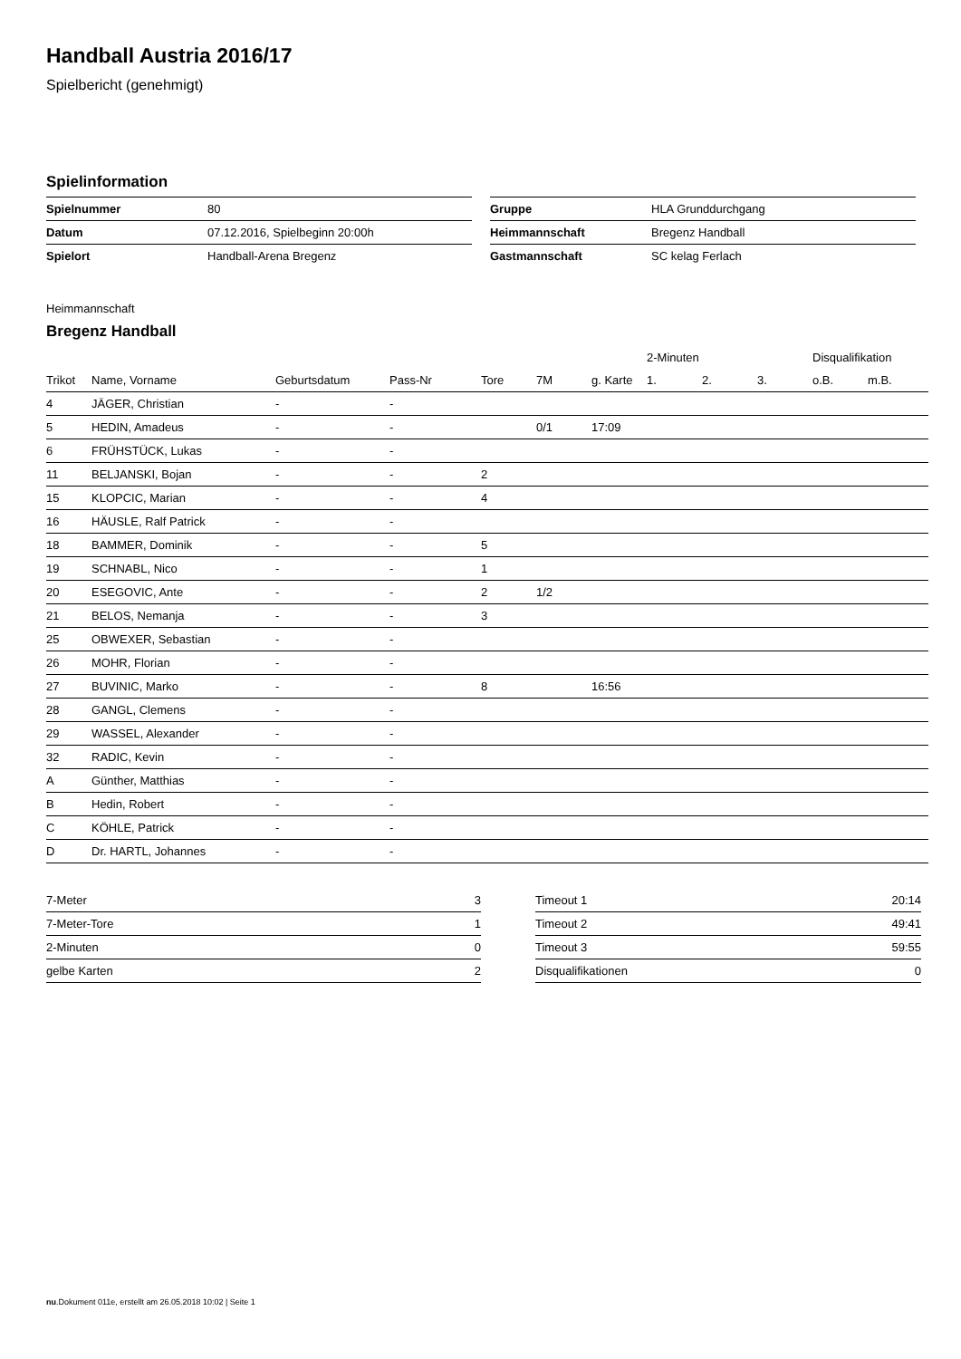Handball Austria 2016/17
Spielbericht (genehmigt)
Spielinformation
| Spielnummer | 80 |
| Datum | 07.12.2016, Spielbeginn 20:00h |
| Spielort | Handball-Arena Bregenz |
| Gruppe | HLA Grunddurchgang |
| Heimmannschaft | Bregenz Handball |
| Gastmannschaft | SC kelag Ferlach |
Heimmannschaft
Bregenz Handball
| | | | | | | | 2-Minuten | | | Disqualifikation | |
| --- | --- | --- | --- | --- | --- | --- | --- | --- | --- | --- | --- |
| Trikot | Name, Vorname | Geburtsdatum | Pass-Nr | Tore | 7M | g. Karte | 1. | 2. | 3. | o.B. | m.B. |
| 4 | JÄGER, Christian | - | - | | | | | | | | |
| 5 | HEDIN, Amadeus | - | - | | 0/1 | 17:09 | | | | | |
| 6 | FRÜHSTÜCK, Lukas | - | - | | | | | | | | |
| 11 | BELJANSKI, Bojan | - | - | 2 | | | | | | | |
| 15 | KLOPCIC, Marian | - | - | 4 | | | | | | | |
| 16 | HÄUSLE, Ralf Patrick | - | - | | | | | | | | |
| 18 | BAMMER, Dominik | - | - | 5 | | | | | | | |
| 19 | SCHNABL, Nico | - | - | 1 | | | | | | | |
| 20 | ESEGOVIC, Ante | - | - | 2 | 1/2 | | | | | | |
| 21 | BELOS, Nemanja | - | - | 3 | | | | | | | |
| 25 | OBWEXER, Sebastian | - | - | | | | | | | | |
| 26 | MOHR, Florian | - | - | | | | | | | | |
| 27 | BUVINIC, Marko | - | - | 8 | | 16:56 | | | | | |
| 28 | GANGL, Clemens | - | - | | | | | | | | |
| 29 | WASSEL, Alexander | - | - | | | | | | | | |
| 32 | RADIC, Kevin | - | - | | | | | | | | |
| A | Günther, Matthias | - | - | | | | | | | | |
| B | Hedin, Robert | - | - | | | | | | | | |
| C | KÖHLE, Patrick | - | - | | | | | | | | |
| D | Dr. HARTL, Johannes | - | - | | | | | | | | |
| 7-Meter | 3 |
| 7-Meter-Tore | 1 |
| 2-Minuten | 0 |
| gelbe Karten | 2 |
| Timeout 1 | 20:14 |
| Timeout 2 | 49:41 |
| Timeout 3 | 59:55 |
| Disqualifikationen | 0 |
nu.Dokument 011e, erstellt am 26.05.2018 10:02 | Seite 1